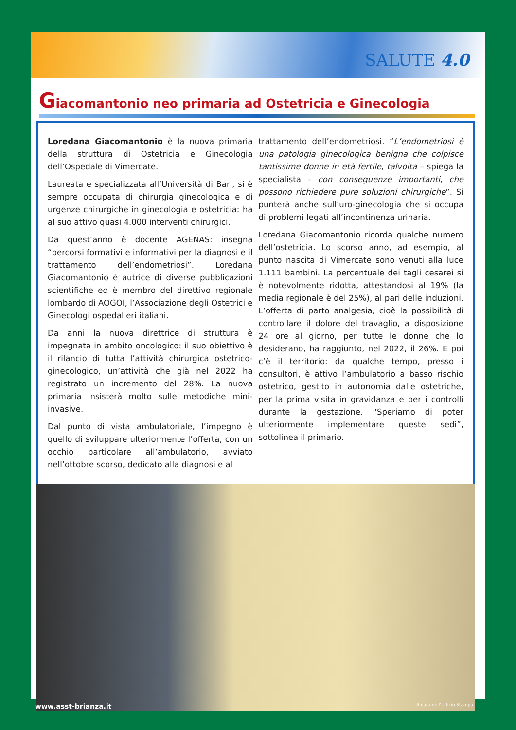SALUTE 4.0
Giacomantonio neo primaria ad Ostetricia e Ginecologia
Loredana Giacomantonio è la nuova primaria della struttura di Ostetricia e Ginecologia dell’Ospedale di Vimercate.
Laureata e specializzata all’Università di Bari, si è sempre occupata di chirurgia ginecologica e di urgenze chirurgiche in ginecologia e ostetricia: ha al suo attivo quasi 4.000 interventi chirurgici.
Da quest’anno è docente AGENAS: insegna “percorsi formativi e informativi per la diagnosi e il trattamento dell’endometriosi”. Loredana Giacomantonio è autrice di diverse pubblicazioni scientifiche ed è membro del direttivo regionale lombardo di AOGOI, l’Associazione degli Ostetrici e Ginecologi ospedalieri italiani.
Da anni la nuova direttrice di struttura è impegnata in ambito oncologico: il suo obiettivo è il rilancio di tutta l’attività chirurgica ostetrico-ginecologico, un’attività che già nel 2022 ha registrato un incremento del 28%. La nuova primaria insisterà molto sulle metodiche mini-invasive.
Dal punto di vista ambulatoriale, l’impegno è quello di sviluppare ulteriormente l’offerta, con un occhio particolare all’ambulatorio, avviato nell’ottobre scorso, dedicato alla diagnosi e al
trattamento dell’endometriosi. “L’endometriosi è una patologia ginecologica benigna che colpisce tantissime donne in età fertile, talvolta – spiega la specialista – con conseguenze importanti, che possono richiedere pure soluzioni chirurgiche”. Si punterà anche sull’uro-ginecologia che si occupa di problemi legati all’incontinenza urinaria.
Loredana Giacomantonio ricorda qualche numero dell’ostetricia. Lo scorso anno, ad esempio, al punto nascita di Vimercate sono venuti alla luce 1.111 bambini. La percentuale dei tagli cesarei si è notevolmente ridotta, attestandosi al 19% (la media regionale è del 25%), al pari delle induzioni. L’offerta di parto analgesia, cioè la possibilità di controllare il dolore del travaglio, a disposizione 24 ore al giorno, per tutte le donne che lo desiderano, ha raggiunto, nel 2022, il 26%. E poi c’è il territorio: da qualche tempo, presso i consultori, è attivo l’ambulatorio a basso rischio ostetrico, gestito in autonomia dalle ostetriche, per la prima visita in gravidanza e per i controlli durante la gestazione. “Speriamo di poter ulteriormente implementare queste sedi”, sottolinea il primario.
www.asst-brianza.it A cura dell’Ufficio Stampa